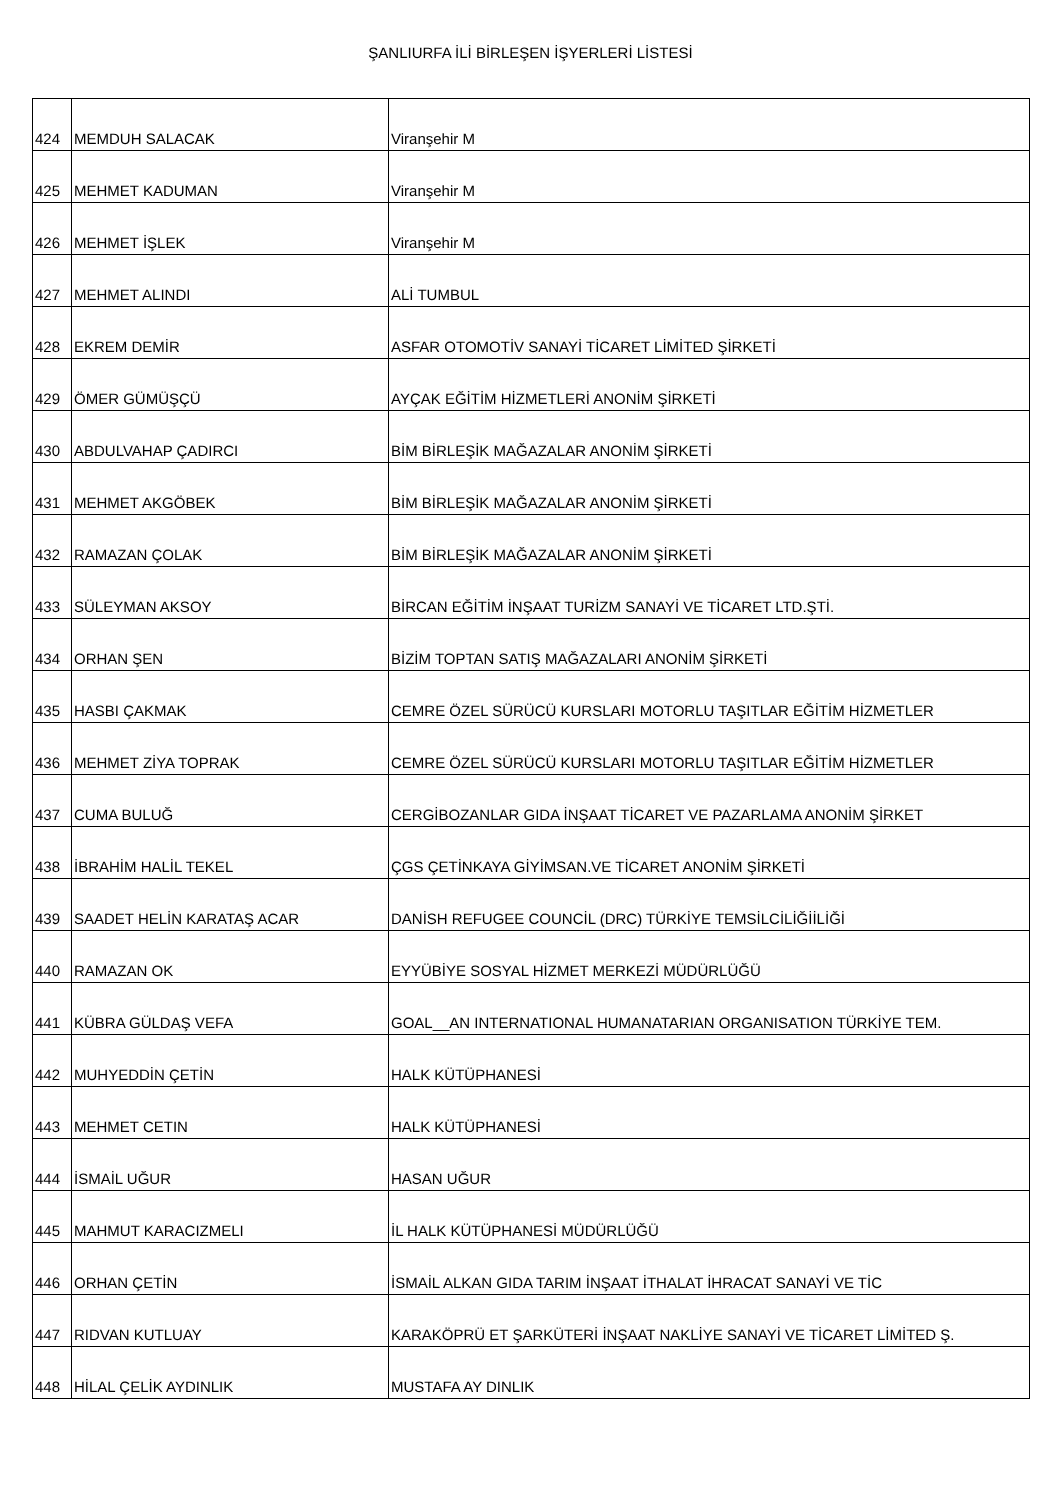ŞANLIURFA İLİ BİRLEŞEN İŞYERLERİ LİSTESİ
| 424 | MEMDUH SALACAK | Viranşehir M |
| 425 | MEHMET KADUMAN | Viranşehir M |
| 426 | MEHMET İŞLEK | Viranşehir M |
| 427 | MEHMET ALINDI | ALİ TUMBUL |
| 428 | EKREM DEMİR | ASFAR OTOMOTİV SANAYİ TİCARET LİMİTED ŞİRKETİ |
| 429 | ÖMER GÜMÜŞÇÜ | AYÇAK EĞİTİM HİZMETLERİ ANONİM ŞİRKETİ |
| 430 | ABDULVAHAP ÇADIRCI | BİM BİRLEŞİK MAĞAZALAR ANONİM ŞİRKETİ |
| 431 | MEHMET AKGÖBEK | BİM BİRLEŞİK MAĞAZALAR ANONİM ŞİRKETİ |
| 432 | RAMAZAN ÇOLAK | BİM BİRLEŞİK MAĞAZALAR ANONİM ŞİRKETİ |
| 433 | SÜLEYMAN AKSOY | BİRCAN EĞİTİM İNŞAAT TURİZM SANAYİ VE TİCARET LTD.ŞTİ. |
| 434 | ORHAN ŞEN | BİZİM TOPTAN SATIŞ MAĞAZALARI ANONİM ŞİRKETİ |
| 435 | HASBI ÇAKMAK | CEMRE ÖZEL SÜRÜCÜ KURSLARI MOTORLU TAŞITLAR EĞİTİM HİZMETLER |
| 436 | MEHMET ZİYA TOPRAK | CEMRE ÖZEL SÜRÜCÜ KURSLARI MOTORLU TAŞITLAR EĞİTİM HİZMETLER |
| 437 | CUMA BULUĞ | CERGİBOZANLAR GIDA İNŞAAT TİCARET VE PAZARLAMA ANONİM ŞİRKET |
| 438 | İBRAHİM HALİL TEKEL | ÇGS ÇETİNKAYA GİYİMSAN.VE TİCARET ANONİM ŞİRKETİ |
| 439 | SAADET HELİN KARATAŞ ACAR | DANİSH REFUGEE COUNCİL (DRC) TÜRKİYE TEMSİLCİLİĞİİLİĞİ |
| 440 | RAMAZAN OK | EYYÜBİYE SOSYAL HİZMET MERKEZİ MÜDÜRLÜĞÜ |
| 441 | KÜBRA GÜLDAŞ VEFA | GOAL__AN INTERNATIONAL HUMANATARIAN ORGANISATION TÜRKİYE TEM. |
| 442 | MUHYEDDİN ÇETİN | HALK KÜTÜPHANESİ |
| 443 | MEHMET CETIN | HALK KÜTÜPHANESİ |
| 444 | İSMAİL UĞUR | HASAN UĞUR |
| 445 | MAHMUT KARACIZMELI | İL HALK KÜTÜPHANESİ MÜDÜRLÜĞÜ |
| 446 | ORHAN ÇETİN | İSMAİL ALKAN GIDA TARIM İNŞAAT İTHALAT İHRACAT SANAYİ VE TİC |
| 447 | RIDVAN KUTLUAY | KARAKÖPRÜ ET ŞARKÜTERİ İNŞAAT NAKLİYE SANAYİ VE TİCARET LİMİTED Ş. |
| 448 | HİLAL ÇELİK AYDINLIK | MUSTAFA AY DINLIK |